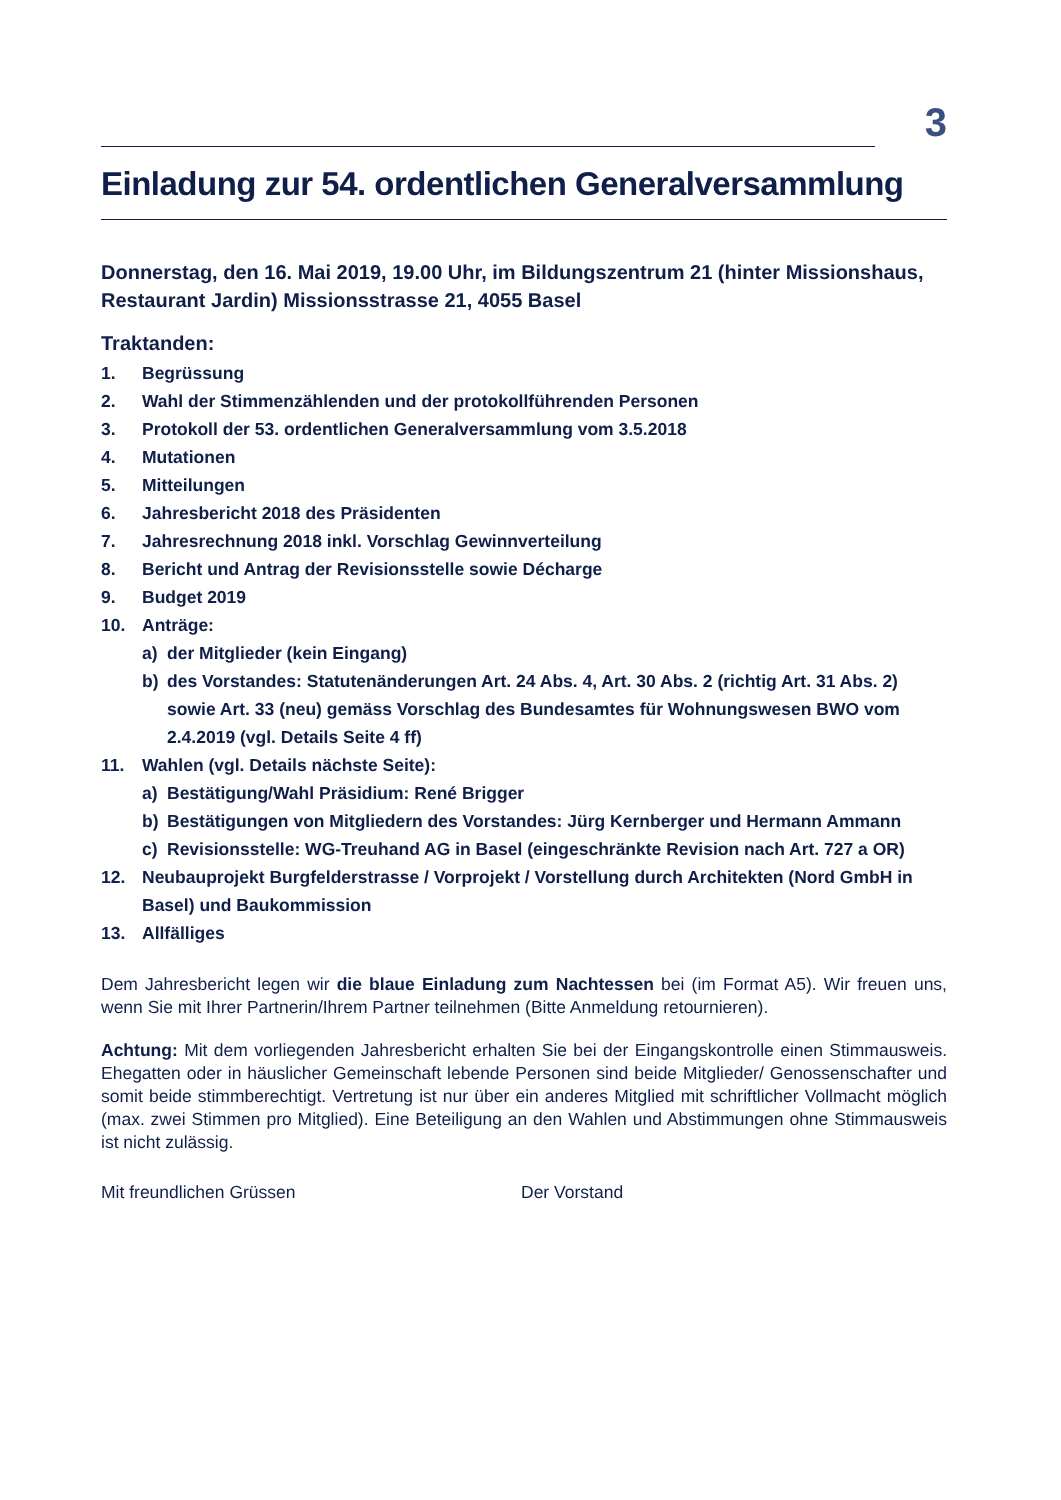3
Einladung zur 54. ordentlichen Generalversammlung
Donnerstag, den 16. Mai 2019, 19.00 Uhr, im Bildungszentrum 21 (hinter Missionshaus, Restaurant Jardin) Missionsstrasse 21, 4055 Basel
Traktanden:
1. Begrüssung
2. Wahl der Stimmenzählenden und der protokollführenden Personen
3. Protokoll der 53. ordentlichen Generalversammlung vom 3.5.2018
4. Mutationen
5. Mitteilungen
6. Jahresbericht 2018 des Präsidenten
7. Jahresrechnung 2018 inkl. Vorschlag Gewinnverteilung
8. Bericht und Antrag der Revisionsstelle sowie Décharge
9. Budget 2019
10. Anträge:
a) der Mitglieder (kein Eingang)
b) des Vorstandes: Statutenänderungen Art. 24 Abs. 4, Art. 30 Abs. 2 (richtig Art. 31 Abs. 2) sowie Art. 33 (neu) gemäss Vorschlag des Bundesamtes für Wohnungswesen BWO vom 2.4.2019 (vgl. Details Seite 4 ff)
11. Wahlen (vgl. Details nächste Seite):
a) Bestätigung/Wahl Präsidium: René Brigger
b) Bestätigungen von Mitgliedern des Vorstandes: Jürg Kernberger und Hermann Ammann
c) Revisionsstelle: WG-Treuhand AG in Basel (eingeschränkte Revision nach Art. 727 a OR)
12. Neubauprojekt Burgfelderstrasse / Vorprojekt / Vorstellung durch Architekten (Nord GmbH in Basel) und Baukommission
13. Allfälliges
Dem Jahresbericht legen wir die blaue Einladung zum Nachtessen bei (im Format A5). Wir freuen uns, wenn Sie mit Ihrer Partnerin/Ihrem Partner teilnehmen (Bitte Anmeldung retournieren).
Achtung: Mit dem vorliegenden Jahresbericht erhalten Sie bei der Eingangskontrolle einen Stimmausweis. Ehegatten oder in häuslicher Gemeinschaft lebende Personen sind beide Mitglieder/ Genossenschafter und somit beide stimmberechtigt. Vertretung ist nur über ein anderes Mitglied mit schriftlicher Vollmacht möglich (max. zwei Stimmen pro Mitglied). Eine Beteiligung an den Wahlen und Abstimmungen ohne Stimmausweis ist nicht zulässig.
Mit freundlichen Grüssen Der Vorstand